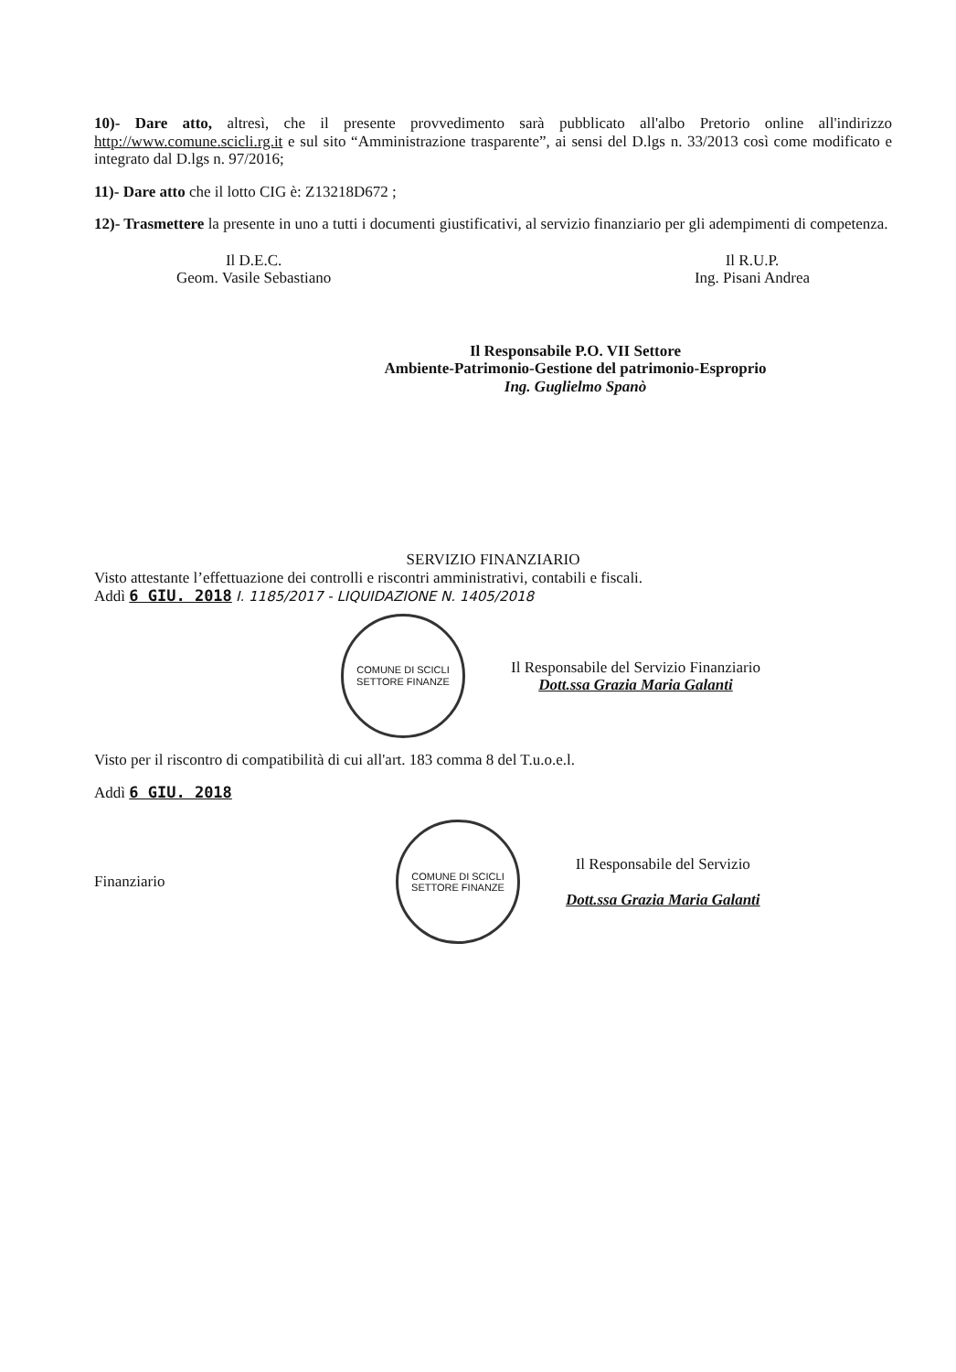10)- Dare atto, altresì, che il presente provvedimento sarà pubblicato all'albo Pretorio online all'indirizzo http://www.comune.scicli.rg.it e sul sito “Amministrazione trasparente”, ai sensi del D.lgs n. 33/2013 così come modificato e integrato dal D.lgs n. 97/2016;
11)- Dare atto che il lotto CIG è: Z13218D672 ;
12)- Trasmettere la presente in uno a tutti i documenti giustificativi, al servizio finanziario per gli adempimenti di competenza.
Il D.E.C.
Geom. Vasile Sebastiano
Il R.U.P.
Ing. Pisani Andrea
Il Responsabile P.O. VII Settore
Ambiente-Patrimonio-Gestione del patrimonio-Esproprio
Ing. Guglielmo Spanò
SERVIZIO FINANZIARIO
Visto attestante l’effettuazione dei controlli e riscontri amministrativi, contabili e fiscali.
Addì 6 GIU. 2018 I. 1185/2017 - LIQUIDAZIONE N. 1405/2018
COMUNE DI SCICLI
SETTORE FINANZE
Il Responsabile del Servizio Finanziario
Dott.ssa Grazia Maria Galanti
Visto per il riscontro di compatibilità di cui all'art. 183 comma 8 del T.u.o.e.l.
Addì 6 GIU. 2018
Finanziario
COMUNE DI SCICLI
SETTORE FINANZE
Il Responsabile del Servizio
Dott.ssa Grazia Maria Galanti